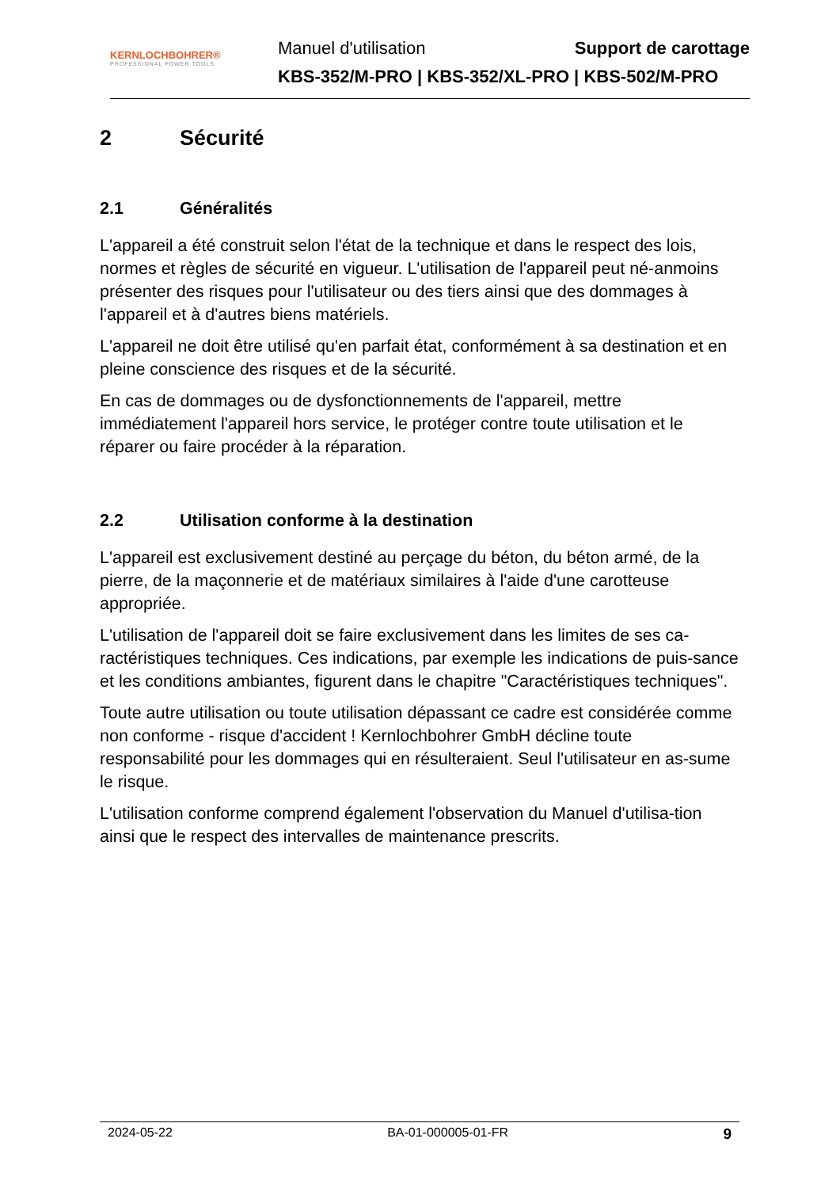KERNLOCHBOHRER®
PROFESSIONAL POWER TOOLS
Manuel d'utilisation Support de carottage
KBS-352/M-PRO | KBS-352/XL-PRO | KBS-502/M-PRO
2 Sécurité
2.1 Généralités
L'appareil a été construit selon l'état de la technique et dans le respect des lois, normes et règles de sécurité en vigueur. L'utilisation de l'appareil peut né-anmoins présenter des risques pour l'utilisateur ou des tiers ainsi que des dommages à l'appareil et à d'autres biens matériels.
L'appareil ne doit être utilisé qu'en parfait état, conformément à sa destination et en pleine conscience des risques et de la sécurité.
En cas de dommages ou de dysfonctionnements de l'appareil, mettre immédiatement l'appareil hors service, le protéger contre toute utilisation et le réparer ou faire procéder à la réparation.
2.2 Utilisation conforme à la destination
L'appareil est exclusivement destiné au perçage du béton, du béton armé, de la pierre, de la maçonnerie et de matériaux similaires à l'aide d'une carotteuse appropriée.
L'utilisation de l'appareil doit se faire exclusivement dans les limites de ses ca-ractéristiques techniques. Ces indications, par exemple les indications de puis-sance et les conditions ambiantes, figurent dans le chapitre "Caractéristiques techniques".
Toute autre utilisation ou toute utilisation dépassant ce cadre est considérée comme non conforme - risque d'accident ! Kernlochbohrer GmbH décline toute responsabilité pour les dommages qui en résulteraient. Seul l'utilisateur en as-sume le risque.
L'utilisation conforme comprend également l'observation du Manuel d'utilisa-tion ainsi que le respect des intervalles de maintenance prescrits.
2024-05-22 BA-01-000005-01-FR 9